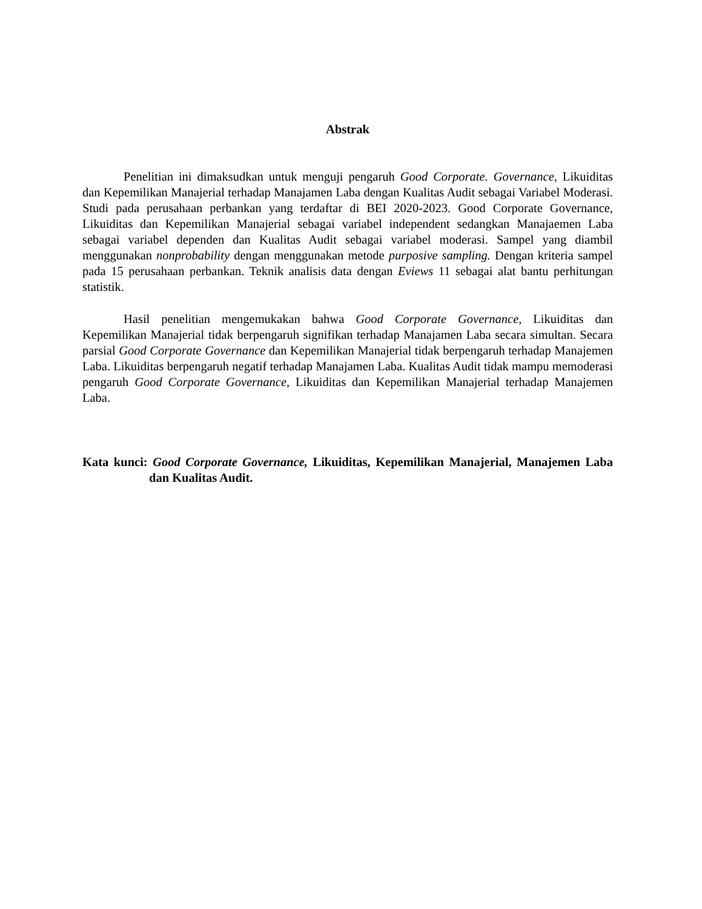Abstrak
Penelitian ini dimaksudkan untuk menguji pengaruh Good Corporate. Governance, Likuiditas dan Kepemilikan Manajerial terhadap Manajamen Laba dengan Kualitas Audit sebagai Variabel Moderasi. Studi pada perusahaan perbankan yang terdaftar di BEI 2020-2023. Good Corporate Governance, Likuiditas dan Kepemilikan Manajerial sebagai variabel independent sedangkan Manajaemen Laba sebagai variabel dependen dan Kualitas Audit sebagai variabel moderasi. Sampel yang diambil menggunakan nonprobability dengan menggunakan metode purposive sampling. Dengan kriteria sampel pada 15 perusahaan perbankan. Teknik analisis data dengan Eviews 11 sebagai alat bantu perhitungan statistik.
Hasil penelitian mengemukakan bahwa Good Corporate Governance, Likuiditas dan Kepemilikan Manajerial tidak berpengaruh signifikan terhadap Manajamen Laba secara simultan. Secara parsial Good Corporate Governance dan Kepemilikan Manajerial tidak berpengaruh terhadap Manajemen Laba. Likuiditas berpengaruh negatif terhadap Manajamen Laba. Kualitas Audit tidak mampu memoderasi pengaruh Good Corporate Governance, Likuiditas dan Kepemilikan Manajerial terhadap Manajemen Laba.
Kata kunci: Good Corporate Governance, Likuiditas, Kepemilikan Manajerial, Manajemen Laba dan Kualitas Audit.